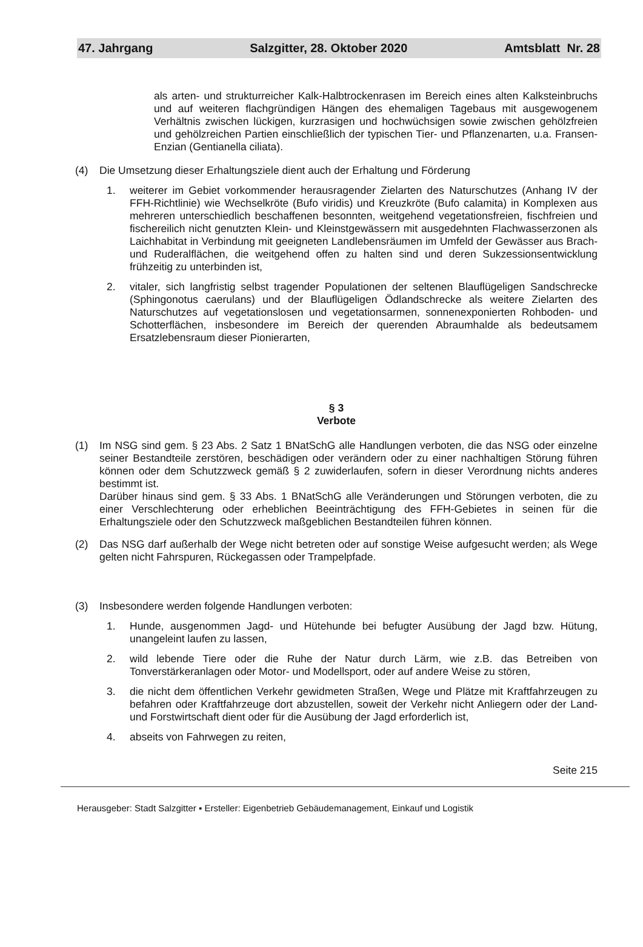47. Jahrgang Salzgitter, 28. Oktober 2020 Amtsblatt Nr. 28
als arten- und strukturreicher Kalk-Halbtrockenrasen im Bereich eines alten Kalksteinbruchs und auf weiteren flachgründigen Hängen des ehemaligen Tagebaus mit ausgewogenem Verhältnis zwischen lückigen, kurzrasigen und hochwüchsigen sowie zwischen gehölzfreien und gehölzreichen Partien einschließlich der typischen Tier- und Pflanzenarten, u.a. Fransen-Enzian (Gentianella ciliata).
(4) Die Umsetzung dieser Erhaltungsziele dient auch der Erhaltung und Förderung
1. weiterer im Gebiet vorkommender herausragender Zielarten des Naturschutzes (Anhang IV der FFH-Richtlinie) wie Wechselkröte (Bufo viridis) und Kreuzkröte (Bufo calamita) in Komplexen aus mehreren unterschiedlich beschaffenen besonnten, weitgehend vegetationsfreien, fischfreien und fischereilich nicht genutzten Klein- und Kleinstgewässern mit ausgedehnten Flachwasserzonen als Laichhabitat in Verbindung mit geeigneten Landlebensräumen im Umfeld der Gewässer aus Brach- und Ruderalflächen, die weitgehend offen zu halten sind und deren Sukzessionsentwicklung frühzeitig zu unterbinden ist,
2. vitaler, sich langfristig selbst tragender Populationen der seltenen Blauflügeligen Sandschrecke (Sphingonotus caerulans) und der Blauflügeligen Ödlandschrecke als weitere Zielarten des Naturschutzes auf vegetationslosen und vegetationsarmen, sonnenexponierten Rohboden- und Schotterflächen, insbesondere im Bereich der querenden Abraumhalde als bedeutsamem Ersatzlebensraum dieser Pionierarten,
§ 3
Verbote
(1) Im NSG sind gem. § 23 Abs. 2 Satz 1 BNatSchG alle Handlungen verboten, die das NSG oder einzelne seiner Bestandteile zerstören, beschädigen oder verändern oder zu einer nachhaltigen Störung führen können oder dem Schutzzweck gemäß § 2 zuwiderlaufen, sofern in dieser Verordnung nichts anderes bestimmt ist.
Darüber hinaus sind gem. § 33 Abs. 1 BNatSchG alle Veränderungen und Störungen verboten, die zu einer Verschlechterung oder erheblichen Beeinträchtigung des FFH-Gebietes in seinen für die Erhaltungsziele oder den Schutzzweck maßgeblichen Bestandteilen führen können.
(2) Das NSG darf außerhalb der Wege nicht betreten oder auf sonstige Weise aufgesucht werden; als Wege gelten nicht Fahrspuren, Rückegassen oder Trampelpfade.
(3) Insbesondere werden folgende Handlungen verboten:
1. Hunde, ausgenommen Jagd- und Hütehunde bei befugter Ausübung der Jagd bzw. Hütung, unangeleint laufen zu lassen,
2. wild lebende Tiere oder die Ruhe der Natur durch Lärm, wie z.B. das Betreiben von Tonverstärkeranlagen oder Motor- und Modellsport, oder auf andere Weise zu stören,
3. die nicht dem öffentlichen Verkehr gewidmeten Straßen, Wege und Plätze mit Kraftfahrzeugen zu befahren oder Kraftfahrzeuge dort abzustellen, soweit der Verkehr nicht Anliegern oder der Land- und Forstwirtschaft dient oder für die Ausübung der Jagd erforderlich ist,
4. abseits von Fahrwegen zu reiten,
Seite 215
Herausgeber: Stadt Salzgitter ▪ Ersteller: Eigenbetrieb Gebäudemanagement, Einkauf und Logistik